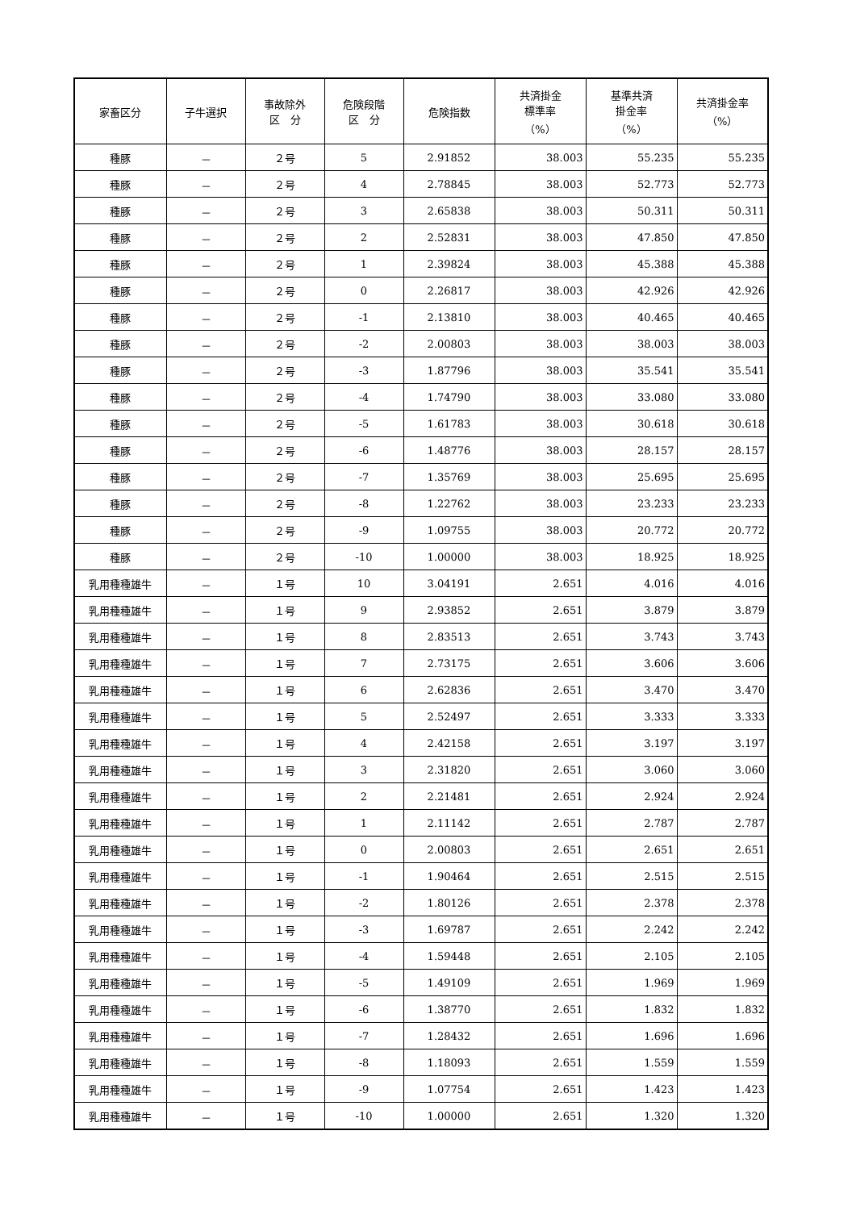| 家畜区分 | 子牛選択 | 事故除外 区 分 | 危険段階 区 分 | 危険指数 | 共済掛金 標準率 （%） | 基準共済 掛金率 （%） | 共済掛金率 （%） |
| --- | --- | --- | --- | --- | --- | --- | --- |
| 種豚 | － | ２号 | 5 | 2.91852 | 38.003 | 55.235 | 55.235 |
| 種豚 | － | ２号 | 4 | 2.78845 | 38.003 | 52.773 | 52.773 |
| 種豚 | － | ２号 | 3 | 2.65838 | 38.003 | 50.311 | 50.311 |
| 種豚 | － | ２号 | 2 | 2.52831 | 38.003 | 47.850 | 47.850 |
| 種豚 | － | ２号 | 1 | 2.39824 | 38.003 | 45.388 | 45.388 |
| 種豚 | － | ２号 | 0 | 2.26817 | 38.003 | 42.926 | 42.926 |
| 種豚 | － | ２号 | -1 | 2.13810 | 38.003 | 40.465 | 40.465 |
| 種豚 | － | ２号 | -2 | 2.00803 | 38.003 | 38.003 | 38.003 |
| 種豚 | － | ２号 | -3 | 1.87796 | 38.003 | 35.541 | 35.541 |
| 種豚 | － | ２号 | -4 | 1.74790 | 38.003 | 33.080 | 33.080 |
| 種豚 | － | ２号 | -5 | 1.61783 | 38.003 | 30.618 | 30.618 |
| 種豚 | － | ２号 | -6 | 1.48776 | 38.003 | 28.157 | 28.157 |
| 種豚 | － | ２号 | -7 | 1.35769 | 38.003 | 25.695 | 25.695 |
| 種豚 | － | ２号 | -8 | 1.22762 | 38.003 | 23.233 | 23.233 |
| 種豚 | － | ２号 | -9 | 1.09755 | 38.003 | 20.772 | 20.772 |
| 種豚 | － | ２号 | -10 | 1.00000 | 38.003 | 18.925 | 18.925 |
| 乳用種種雄牛 | － | １号 | 10 | 3.04191 | 2.651 | 4.016 | 4.016 |
| 乳用種種雄牛 | － | １号 | 9 | 2.93852 | 2.651 | 3.879 | 3.879 |
| 乳用種種雄牛 | － | １号 | 8 | 2.83513 | 2.651 | 3.743 | 3.743 |
| 乳用種種雄牛 | － | １号 | 7 | 2.73175 | 2.651 | 3.606 | 3.606 |
| 乳用種種雄牛 | － | １号 | 6 | 2.62836 | 2.651 | 3.470 | 3.470 |
| 乳用種種雄牛 | － | １号 | 5 | 2.52497 | 2.651 | 3.333 | 3.333 |
| 乳用種種雄牛 | － | １号 | 4 | 2.42158 | 2.651 | 3.197 | 3.197 |
| 乳用種種雄牛 | － | １号 | 3 | 2.31820 | 2.651 | 3.060 | 3.060 |
| 乳用種種雄牛 | － | １号 | 2 | 2.21481 | 2.651 | 2.924 | 2.924 |
| 乳用種種雄牛 | － | １号 | 1 | 2.11142 | 2.651 | 2.787 | 2.787 |
| 乳用種種雄牛 | － | １号 | 0 | 2.00803 | 2.651 | 2.651 | 2.651 |
| 乳用種種雄牛 | － | １号 | -1 | 1.90464 | 2.651 | 2.515 | 2.515 |
| 乳用種種雄牛 | － | １号 | -2 | 1.80126 | 2.651 | 2.378 | 2.378 |
| 乳用種種雄牛 | － | １号 | -3 | 1.69787 | 2.651 | 2.242 | 2.242 |
| 乳用種種雄牛 | － | １号 | -4 | 1.59448 | 2.651 | 2.105 | 2.105 |
| 乳用種種雄牛 | － | １号 | -5 | 1.49109 | 2.651 | 1.969 | 1.969 |
| 乳用種種雄牛 | － | １号 | -6 | 1.38770 | 2.651 | 1.832 | 1.832 |
| 乳用種種雄牛 | － | １号 | -7 | 1.28432 | 2.651 | 1.696 | 1.696 |
| 乳用種種雄牛 | － | １号 | -8 | 1.18093 | 2.651 | 1.559 | 1.559 |
| 乳用種種雄牛 | － | １号 | -9 | 1.07754 | 2.651 | 1.423 | 1.423 |
| 乳用種種雄牛 | － | １号 | -10 | 1.00000 | 2.651 | 1.320 | 1.320 |